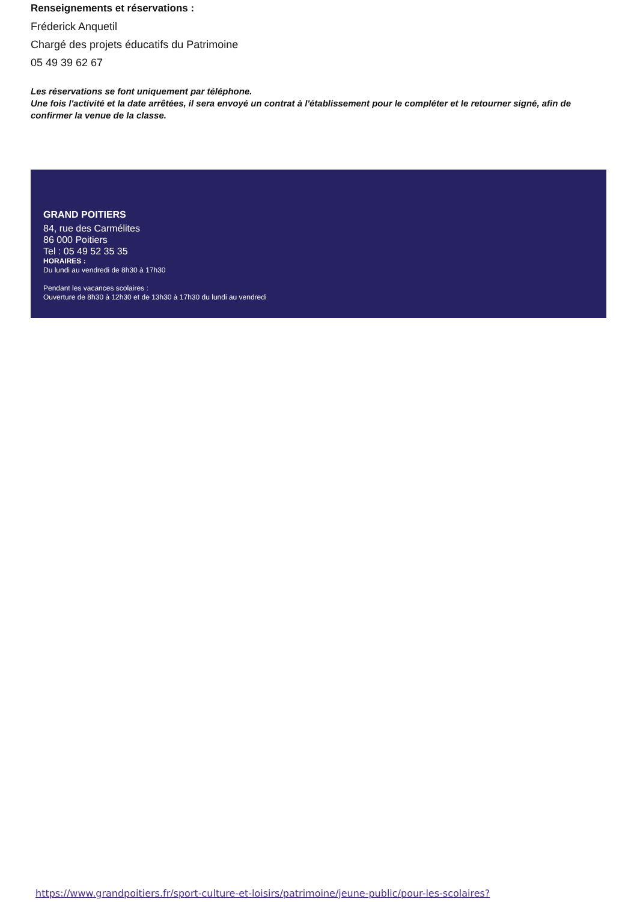Renseignements et réservations :
Fréderick Anquetil
Chargé des projets éducatifs du Patrimoine
05 49 39 62 67
Les réservations se font uniquement par téléphone.
Une fois l'activité et la date arrêtées, il sera envoyé un contrat à l'établissement pour le compléter et le retourner signé, afin de confirmer la venue de la classe.
GRAND POITIERS
84, rue des Carmélites
86 000 Poitiers
Tel : 05 49 52 35 35
HORAIRES :
Du lundi au vendredi de 8h30 à 17h30
Pendant les vacances scolaires :
Ouverture de 8h30 à 12h30 et de 13h30 à 17h30 du lundi au vendredi
https://www.grandpoitiers.fr/sport-culture-et-loisirs/patrimoine/jeune-public/pour-les-scolaires?